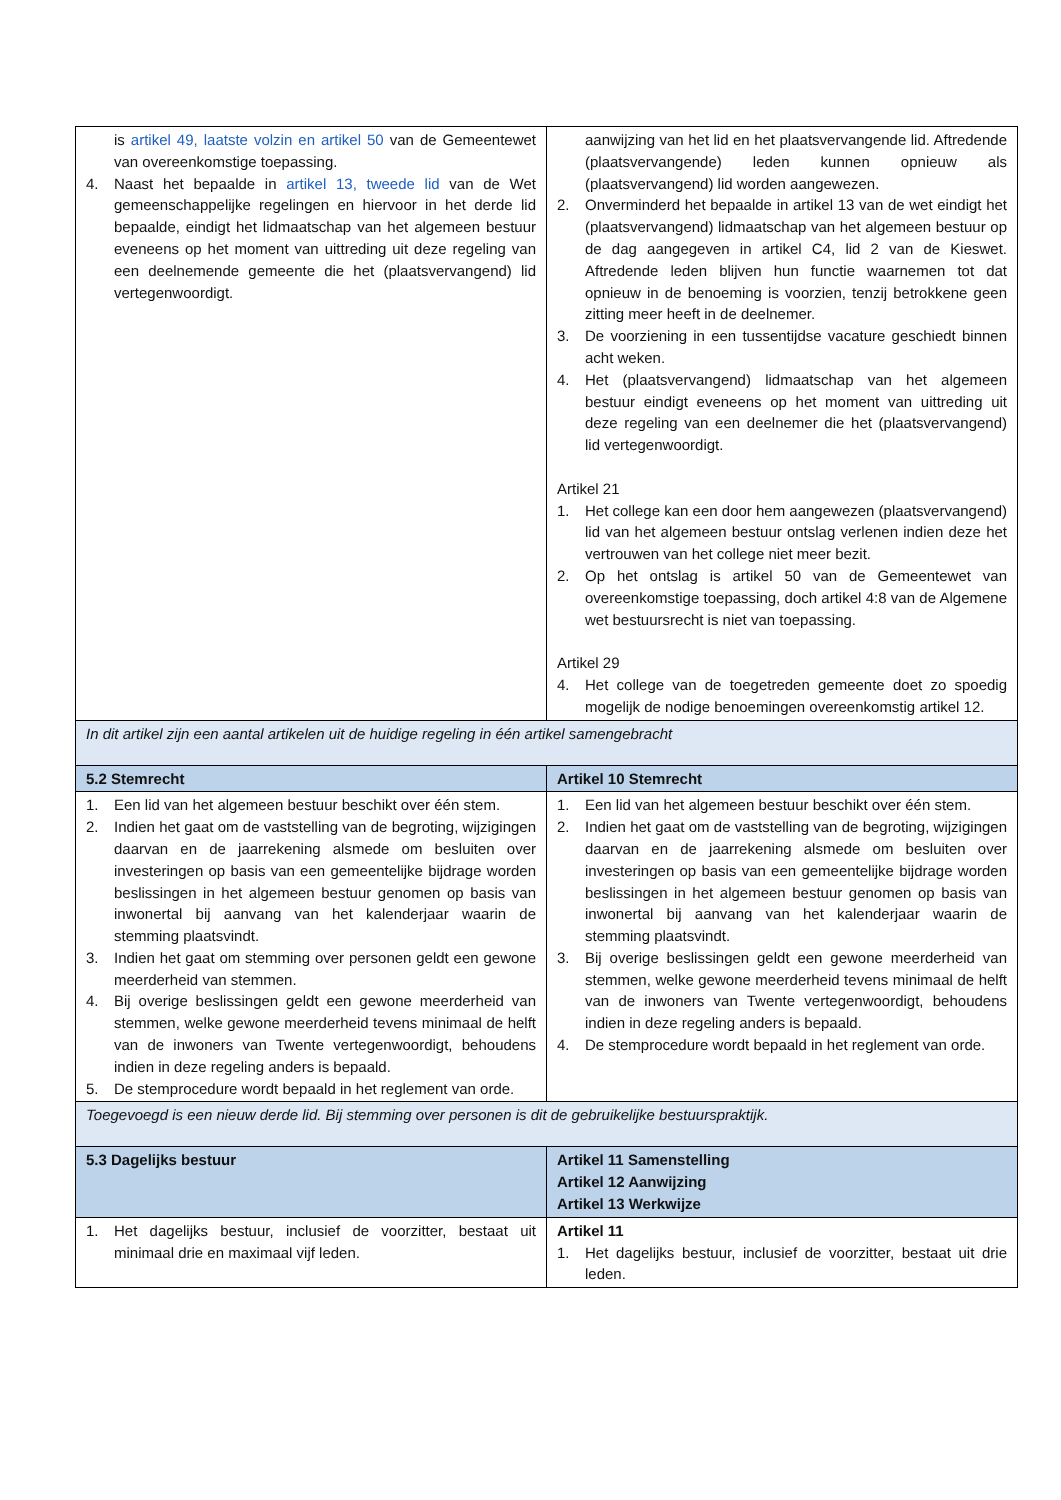| is artikel 49, laatste volzin en artikel 50 van de Gemeentewet van overeenkomstige toepassing. 4. Naast het bepaalde in artikel 13, tweede lid van de Wet gemeenschappelijke regelingen en hiervoor in het derde lid bepaalde, eindigt het lidmaatschap van het algemeen bestuur eveneens op het moment van uittreding uit deze regeling van een deelnemende gemeente die het (plaatsvervangend) lid vertegenwoordigt. | aanwijzing van het lid en het plaatsvervangende lid. Aftredende (plaatsvervangende) leden kunnen opnieuw als (plaatsvervangend) lid worden aangewezen. 2. Onverminderd het bepaalde in artikel 13 van de wet eindigt het (plaatsvervangend) lidmaatschap van het algemeen bestuur op de dag aangegeven in artikel C4, lid 2 van de Kieswet. Aftredende leden blijven hun functie waarnemen tot dat opnieuw in de benoeming is voorzien, tenzij betrokkene geen zitting meer heeft in de deelnemer. 3. De voorziening in een tussentijdse vacature geschiedt binnen acht weken. 4. Het (plaatsvervangend) lidmaatschap van het algemeen bestuur eindigt eveneens op het moment van uittreding uit deze regeling van een deelnemer die het (plaatsvervangend) lid vertegenwoordigt. Artikel 21 1. Het college kan een door hem aangewezen (plaatsvervangend) lid van het algemeen bestuur ontslag verlenen indien deze het vertrouwen van het college niet meer bezit. 2. Op het ontslag is artikel 50 van de Gemeentewet van overeenkomstige toepassing, doch artikel 4:8 van de Algemene wet bestuursrecht is niet van toepassing. Artikel 29 4. Het college van de toegetreden gemeente doet zo spoedig mogelijk de nodige benoemingen overeenkomstig artikel 12. |
| In dit artikel zijn een aantal artikelen uit de huidige regeling in één artikel samengebracht | |
| 5.2 Stemrecht | Artikel 10 Stemrecht |
| 1. Een lid van het algemeen bestuur beschikt over één stem. 2. Indien het gaat om de vaststelling van de begroting, wijzigingen daarvan en de jaarrekening alsmede om besluiten over investeringen op basis van een gemeentelijke bijdrage worden beslissingen in het algemeen bestuur genomen op basis van inwonertal bij aanvang van het kalenderjaar waarin de stemming plaatsvindt. 3. Indien het gaat om stemming over personen geldt een gewone meerderheid van stemmen. 4. Bij overige beslissingen geldt een gewone meerderheid van stemmen, welke gewone meerderheid tevens minimaal de helft van de inwoners van Twente vertegenwoordigt, behoudens indien in deze regeling anders is bepaald. 5. De stemprocedure wordt bepaald in het reglement van orde. | 1. Een lid van het algemeen bestuur beschikt over één stem. 2. Indien het gaat om de vaststelling van de begroting, wijzigingen daarvan en de jaarrekening alsmede om besluiten over investeringen op basis van een gemeentelijke bijdrage worden beslissingen in het algemeen bestuur genomen op basis van inwonertal bij aanvang van het kalenderjaar waarin de stemming plaatsvindt. 3. Bij overige beslissingen geldt een gewone meerderheid van stemmen, welke gewone meerderheid tevens minimaal de helft van de inwoners van Twente vertegenwoordigt, behoudens indien in deze regeling anders is bepaald. 4. De stemprocedure wordt bepaald in het reglement van orde. |
| Toegevoegd is een nieuw derde lid. Bij stemming over personen is dit de gebruikelijke bestuurspraktijk. | |
| 5.3 Dagelijks bestuur | Artikel 11 Samenstelling Artikel 12 Aanwijzing Artikel 13 Werkwijze |
| 1. Het dagelijks bestuur, inclusief de voorzitter, bestaat uit minimaal drie en maximaal vijf leden. | Artikel 11 1. Het dagelijks bestuur, inclusief de voorzitter, bestaat uit drie leden. |